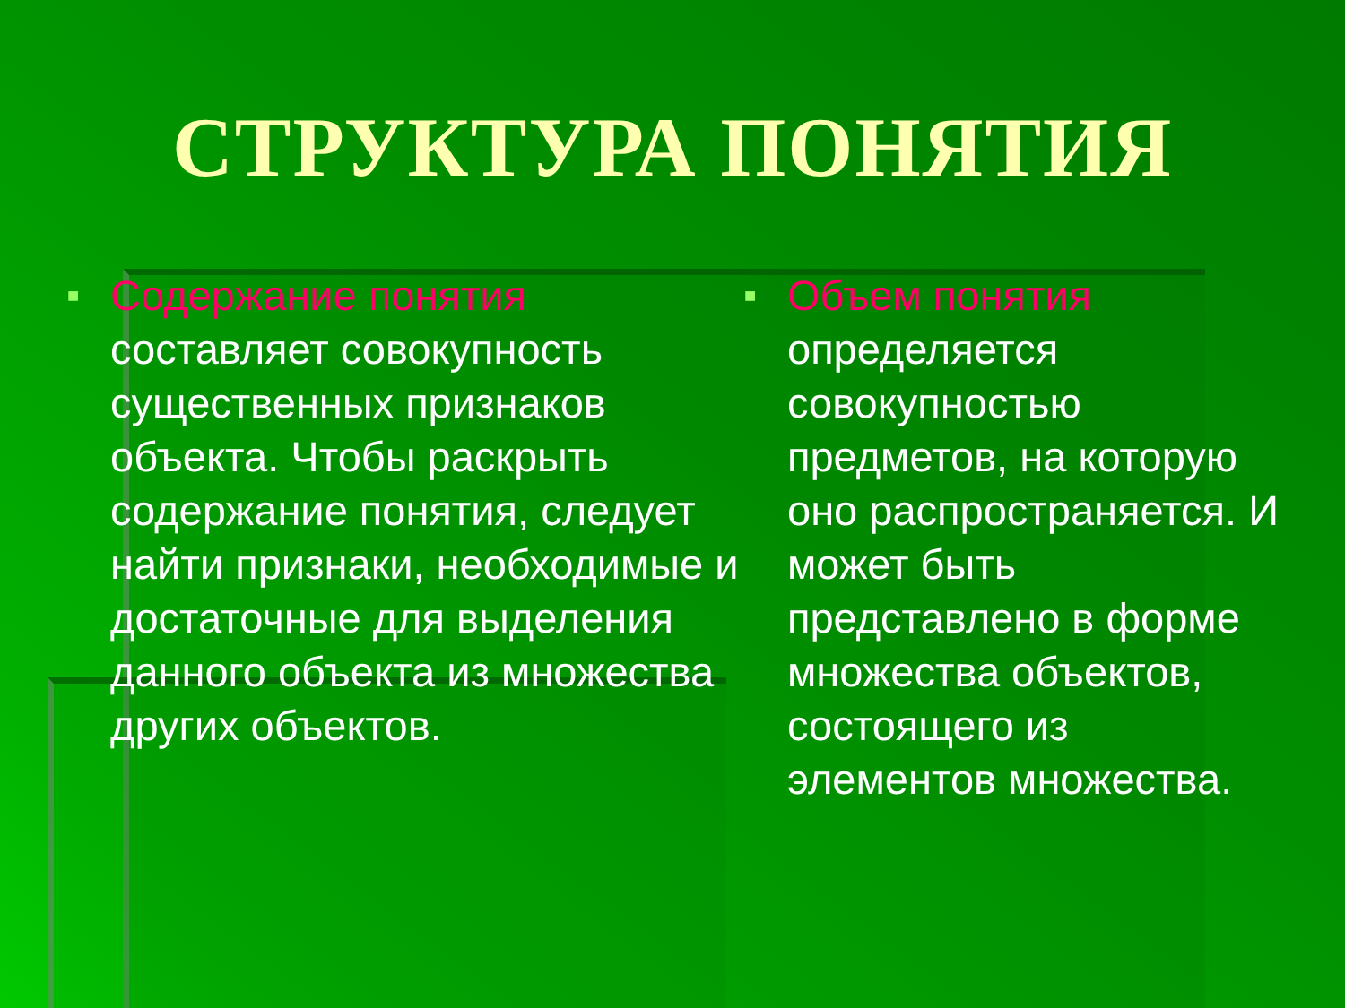СТРУКТУРА ПОНЯТИЯ
■
Содержание понятия составляет совокупность существенных признаков объекта. Чтобы раскрыть содержание понятия, следует найти признаки, необходимые и достаточные для выделения данного объекта из множества других объектов.
■
Объем понятия определяется совокупностью предметов, на которую оно распространяется. И может быть представлено в форме множества объектов, состоящего из элементов множества.